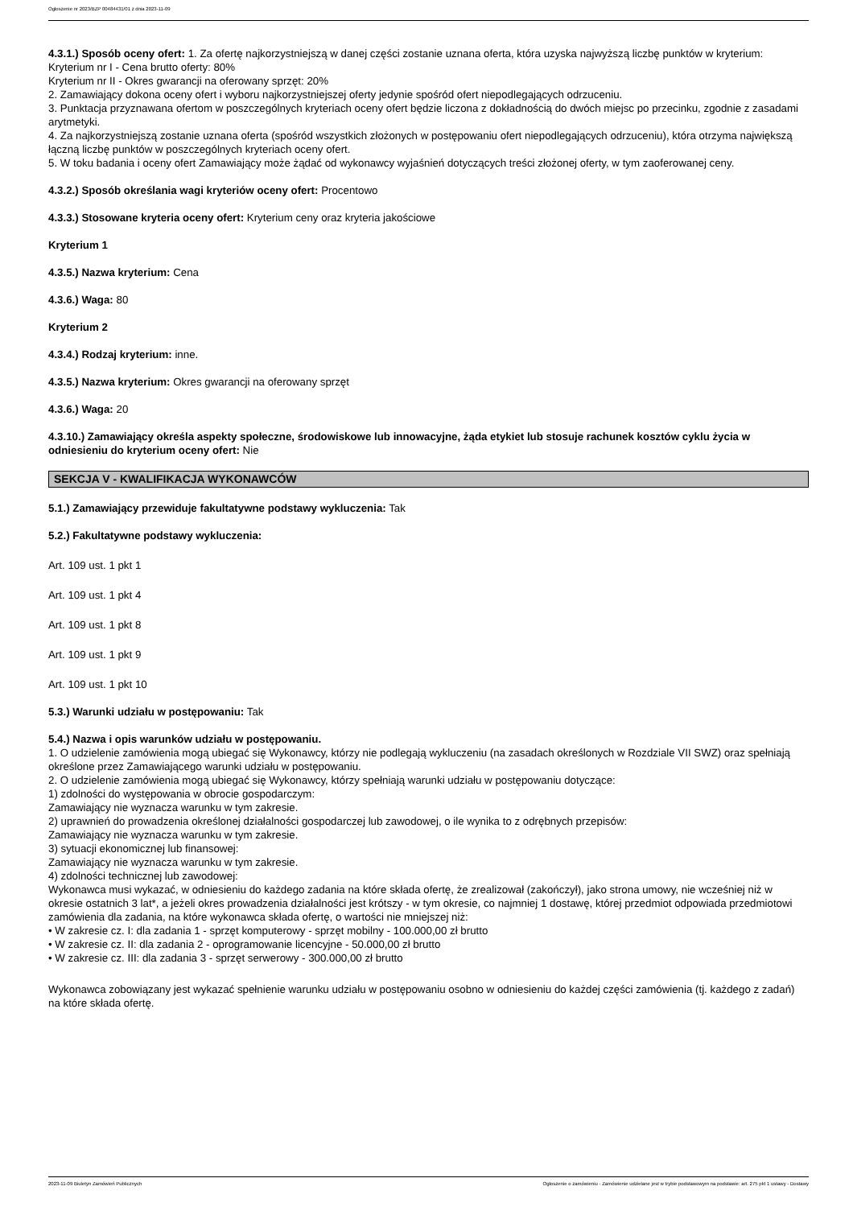Ogłoszenie nr 2023/BZP 00484431/01 z dnia 2023-11-09
4.3.1.) Sposób oceny ofert: 1. Za ofertę najkorzystniejszą w danej części zostanie uznana oferta, która uzyska najwyższą liczbę punktów w kryterium:
Kryterium nr I - Cena brutto oferty: 80%
Kryterium nr II - Okres gwarancji na oferowany sprzęt: 20%
2. Zamawiający dokona oceny ofert i wyboru najkorzystniejszej oferty jedynie spośród ofert niepodlegających odrzuceniu.
3. Punktacja przyznawana ofertom w poszczególnych kryteriach oceny ofert będzie liczona z dokładnością do dwóch miejsc po przecinku, zgodnie z zasadami arytmetyki.
4. Za najkorzystniejszą zostanie uznana oferta (spośród wszystkich złożonych w postępowaniu ofert niepodlegających odrzuceniu), która otrzyma największą łączną liczbę punktów w poszczególnych kryteriach oceny ofert.
5. W toku badania i oceny ofert Zamawiający może żądać od wykonawcy wyjaśnień dotyczących treści złożonej oferty, w tym zaoferowanej ceny.
4.3.2.) Sposób określania wagi kryteriów oceny ofert: Procentowo
4.3.3.) Stosowane kryteria oceny ofert: Kryterium ceny oraz kryteria jakościowe
Kryterium 1
4.3.5.) Nazwa kryterium: Cena
4.3.6.) Waga: 80
Kryterium 2
4.3.4.) Rodzaj kryterium: inne.
4.3.5.) Nazwa kryterium: Okres gwarancji na oferowany sprzęt
4.3.6.) Waga: 20
4.3.10.) Zamawiający określa aspekty społeczne, środowiskowe lub innowacyjne, żąda etykiet lub stosuje rachunek kosztów cyklu życia w odniesieniu do kryterium oceny ofert: Nie
SEKCJA V - KWALIFIKACJA WYKONAWCÓW
5.1.) Zamawiający przewiduje fakultatywne podstawy wykluczenia: Tak
5.2.) Fakultatywne podstawy wykluczenia:
Art. 109 ust. 1 pkt 1
Art. 109 ust. 1 pkt 4
Art. 109 ust. 1 pkt 8
Art. 109 ust. 1 pkt 9
Art. 109 ust. 1 pkt 10
5.3.) Warunki udziału w postępowaniu: Tak
5.4.) Nazwa i opis warunków udziału w postępowaniu.
1. O udzielenie zamówienia mogą ubiegać się Wykonawcy, którzy nie podlegają wykluczeniu (na zasadach określonych w Rozdziale VII SWZ) oraz spełniają określone przez Zamawiającego warunki udziału w postępowaniu.
2. O udzielenie zamówienia mogą ubiegać się Wykonawcy, którzy spełniają warunki udziału w postępowaniu dotyczące:
1) zdolności do występowania w obrocie gospodarczym:
Zamawiający nie wyznacza warunku w tym zakresie.
2) uprawnień do prowadzenia określonej działalności gospodarczej lub zawodowej, o ile wynika to z odrębnych przepisów:
Zamawiający nie wyznacza warunku w tym zakresie.
3) sytuacji ekonomicznej lub finansowej:
Zamawiający nie wyznacza warunku w tym zakresie.
4) zdolności technicznej lub zawodowej:
Wykonawca musi wykazać, w odniesieniu do każdego zadania na które składa ofertę, że zrealizował (zakończył), jako strona umowy, nie wcześniej niż w okresie ostatnich 3 lat*, a jeżeli okres prowadzenia działalności jest krótszy - w tym okresie, co najmniej 1 dostawę, której przedmiot odpowiada przedmiotowi zamówienia dla zadania, na które wykonawca składa ofertę, o wartości nie mniejszej niż:
• W zakresie cz. I: dla zadania 1 - sprzęt komputerowy - sprzęt mobilny - 100.000,00 zł brutto
• W zakresie cz. II: dla zadania 2 - oprogramowanie licencyjne - 50.000,00 zł brutto
• W zakresie cz. III: dla zadania 3 - sprzęt serwerowy - 300.000,00 zł brutto
Wykonawca zobowiązany jest wykazać spełnienie warunku udziału w postępowaniu osobno w odniesieniu do każdej części zamówienia (tj. każdego z zadań) na które składa ofertę.
2023-11-09 Biuletyn Zamówień Publicznych Ogłoszenie o zamówieniu - Zamówienie udzielane jest w trybie podstawowym na podstawie: art. 275 pkt 1 ustawy - Dostawy